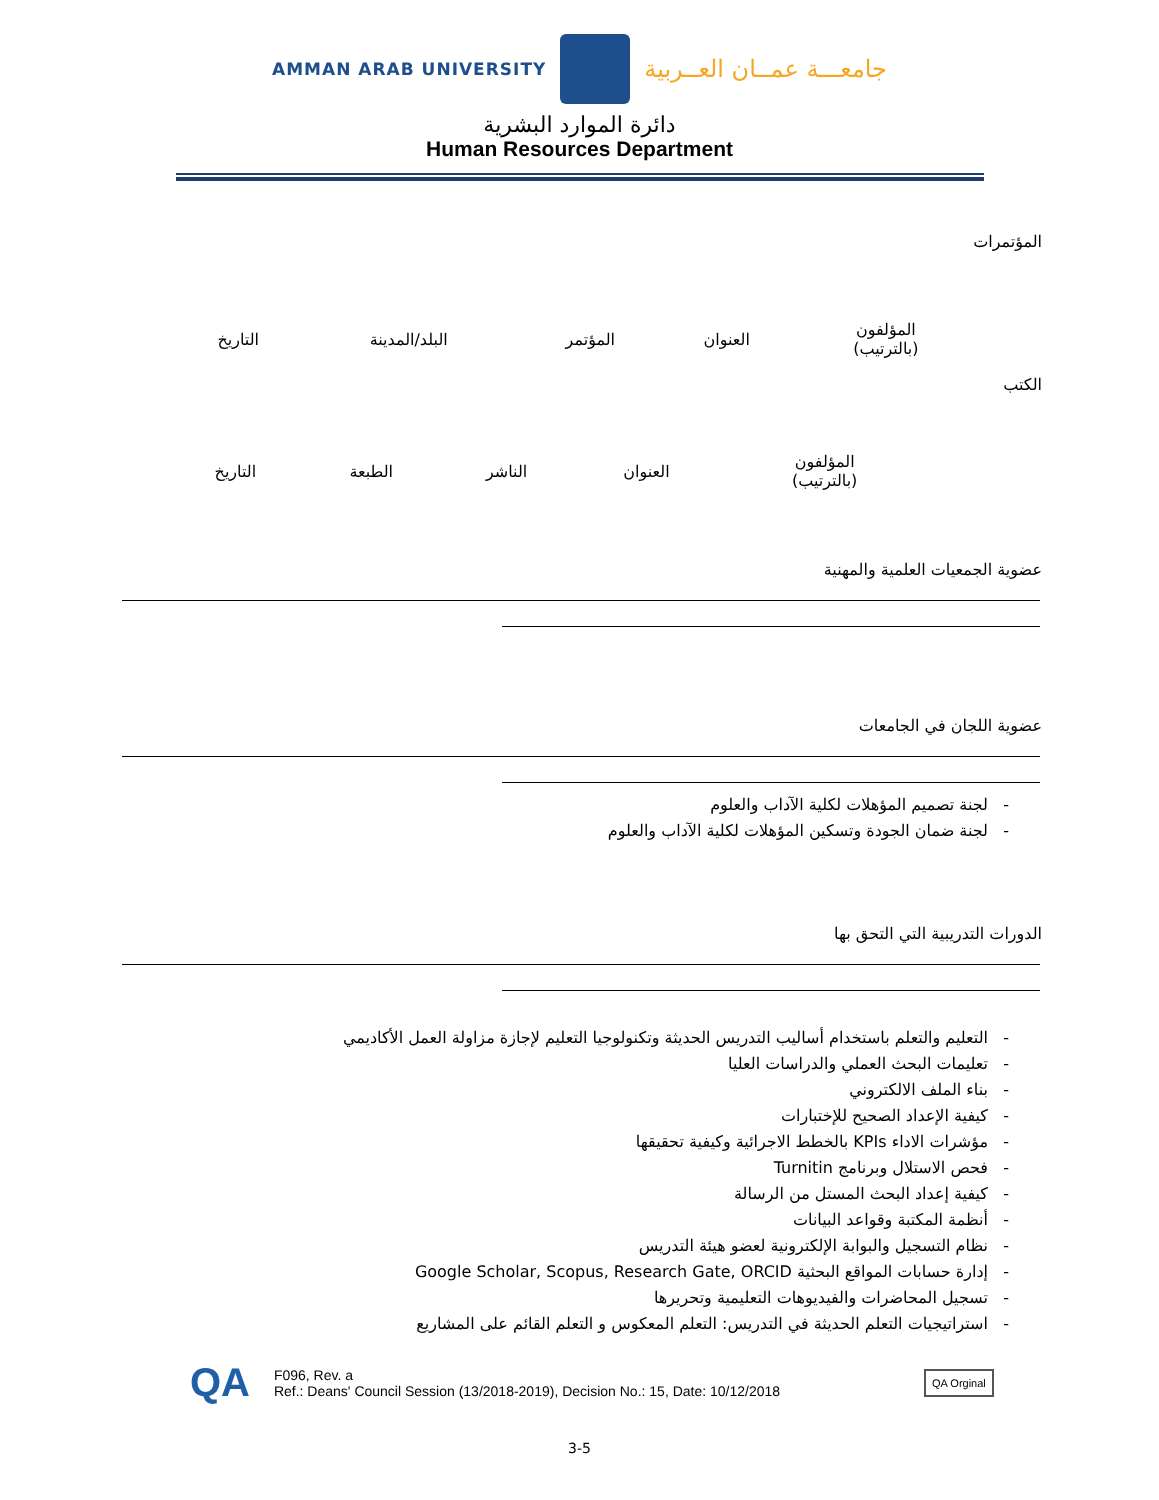AMMAN ARAB UNIVERSITY
جامعـــة عمــان العــربية
دائرة الموارد البشرية
Human Resources Department
المؤتمرات
| المؤلفون (بالترتيب) | العنوان | المؤتمر | البلد/المدينة | التاريخ |
الكتب
| المؤلفون (بالترتيب) | العنوان | الناشر | الطبعة | التاريخ |
عضوية الجمعيات العلمية والمهنية
عضوية اللجان في الجامعات
- لجنة تصميم المؤهلات لكلية الآداب والعلوم
- لجنة ضمان الجودة وتسكين المؤهلات لكلية الآداب والعلوم
الدورات التدريبية التي التحق بها
- التعليم والتعلم باستخدام أساليب التدريس الحديثة وتكنولوجيا التعليم لإجازة مزاولة العمل الأكاديمي
- تعليمات البحث العملي والدراسات العليا
- بناء الملف الالكتروني
- كيفية الإعداد الصحيح للإختبارات
- مؤشرات الاداء KPIs بالخطط الاجرائية وكيفية تحقيقها
- فحص الاستلال وبرنامج Turnitin
- كيفية إعداد البحث المستل من الرسالة
- أنظمة المكتبة وقواعد البيانات
- نظام التسجيل والبوابة الإلكترونية لعضو هيئة التدريس
- إدارة حسابات المواقع البحثية Google Scholar, Scopus, Research Gate, ORCID
- تسجيل المحاضرات والفيديوهات التعليمية وتحريرها
- استراتيجيات التعلم الحديثة في التدريس: التعلم المعكوس و التعلم القائم على المشاريع
QA F096, Rev. a
Ref.: Deans' Council Session (13/2018-2019), Decision No.: 15, Date: 10/12/2018 QA Orginal
3-5